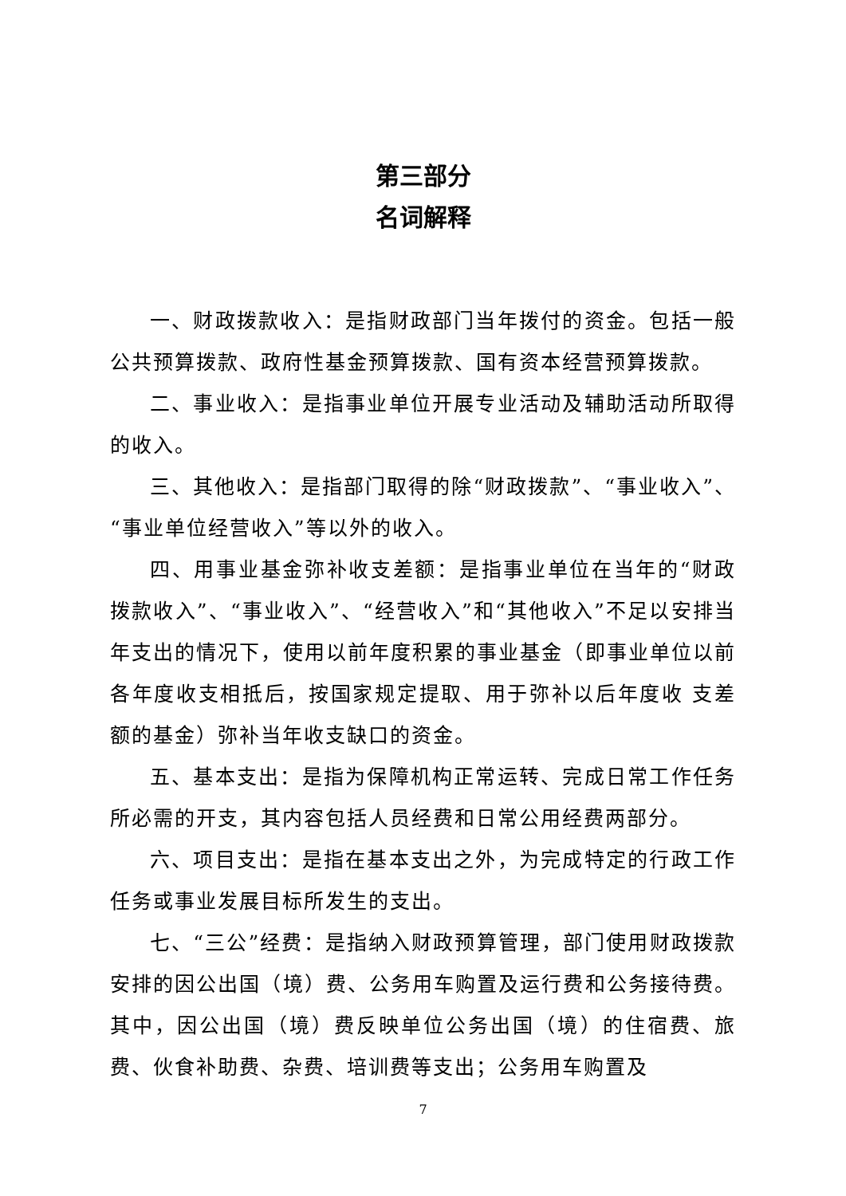第三部分
名词解释
一、财政拨款收入：是指财政部门当年拨付的资金。包括一般公共预算拨款、政府性基金预算拨款、国有资本经营预算拨款。
二、事业收入：是指事业单位开展专业活动及辅助活动所取得的收入。
三、其他收入：是指部门取得的除“财政拨款”、“事业收入”、“事业单位经营收入”等以外的收入。
四、用事业基金弥补收支差额：是指事业单位在当年的“财政拨款收入”、“事业收入”、“经营收入”和“其他收入”不足以安排当年支出的情况下，使用以前年度积累的事业基金（即事业单位以前各年度收支相抵后，按国家规定提取、用于弥补以后年度收 支差额的基金）弥补当年收支缺口的资金。
五、基本支出：是指为保障机构正常运转、完成日常工作任务所必需的开支，其内容包括人员经费和日常公用经费两部分。
六、项目支出：是指在基本支出之外，为完成特定的行政工作任务或事业发展目标所发生的支出。
七、“三公”经费：是指纳入财政预算管理，部门使用财政拨款安排的因公出国（境）费、公务用车购置及运行费和公务接待费。其中，因公出国（境）费反映单位公务出国（境）的住宿费、旅费、伙食补助费、杂费、培训费等支出；公务用车购置及
7